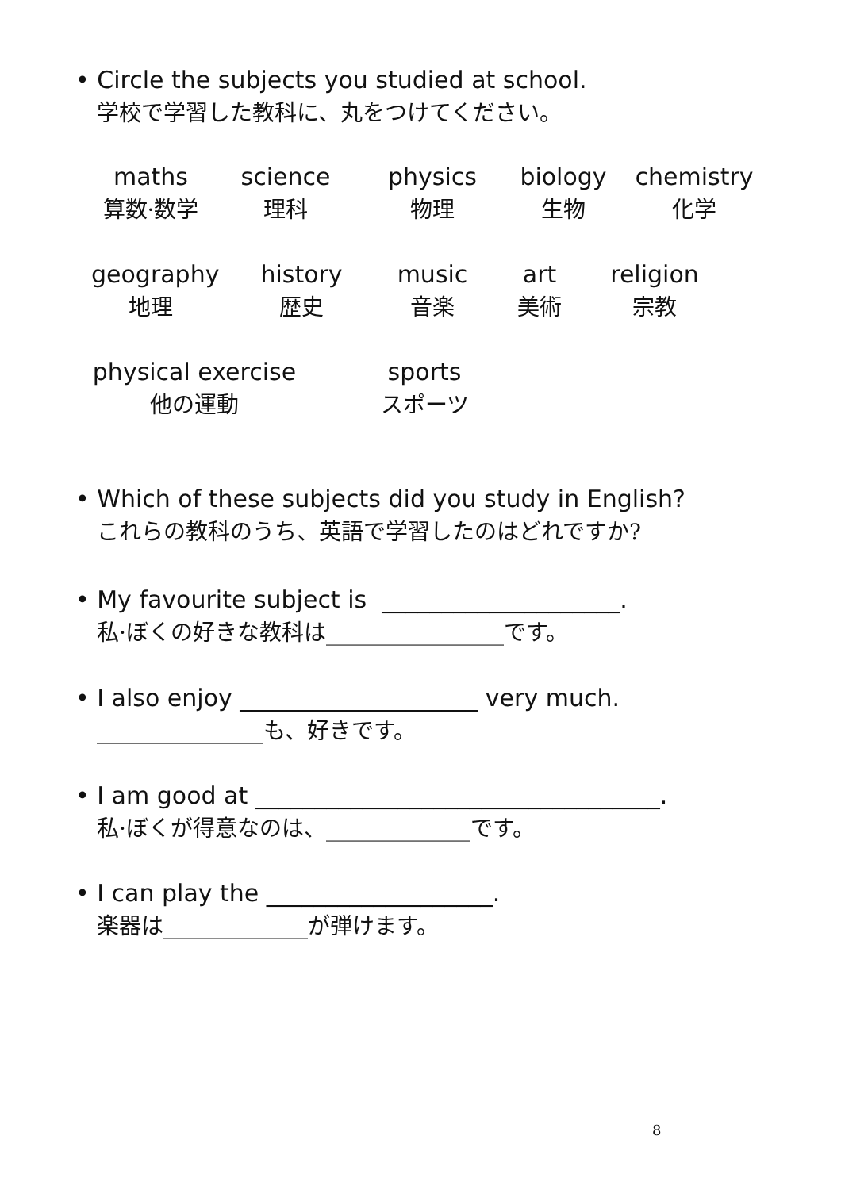• Circle the subjects you studied at school.
学校で学習した教科に、丸をつけてください。
maths
算数·数学
science
理科
physics
物理
biology
生物
chemistry
化学
geography
地理
history
歴史
music
音楽
art
美術
religion
宗教
physical exercise
他の運動
sports
スポーツ
• Which of these subjects did you study in English?
これらの教科のうち、英語で学習したのはどれですか?
• My favourite subject is ____________________.
私·ぼくの好きな教科は________________です。
• I also enjoy ____________________ very much.
_______________も、好きです。
• I am good at __________________________________.
私·ぼくが得意なのは、_____________です。
• I can play the ___________________.
楽器は_____________が弾けます。
8